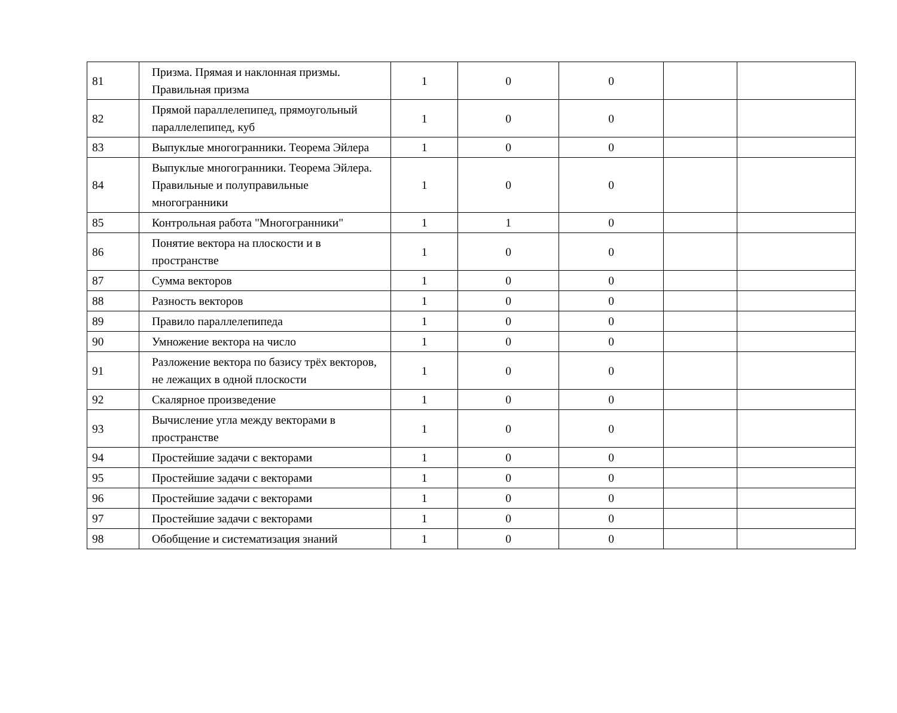| 81 | Призма. Прямая и наклонная призмы. Правильная призма | 1 | 0 | 0 | | |
| 82 | Прямой параллелепипед, прямоугольный параллелепипед, куб | 1 | 0 | 0 | | |
| 83 | Выпуклые многогранники. Теорема Эйлера | 1 | 0 | 0 | | |
| 84 | Выпуклые многогранники. Теорема Эйлера. Правильные и полуправильные многогранники | 1 | 0 | 0 | | |
| 85 | Контрольная работа "Многогранники" | 1 | 1 | 0 | | |
| 86 | Понятие вектора на плоскости и в пространстве | 1 | 0 | 0 | | |
| 87 | Сумма векторов | 1 | 0 | 0 | | |
| 88 | Разность векторов | 1 | 0 | 0 | | |
| 89 | Правило параллелепипеда | 1 | 0 | 0 | | |
| 90 | Умножение вектора на число | 1 | 0 | 0 | | |
| 91 | Разложение вектора по базису трёх векторов, не лежащих в одной плоскости | 1 | 0 | 0 | | |
| 92 | Скалярное произведение | 1 | 0 | 0 | | |
| 93 | Вычисление угла между векторами в пространстве | 1 | 0 | 0 | | |
| 94 | Простейшие задачи с векторами | 1 | 0 | 0 | | |
| 95 | Простейшие задачи с векторами | 1 | 0 | 0 | | |
| 96 | Простейшие задачи с векторами | 1 | 0 | 0 | | |
| 97 | Простейшие задачи с векторами | 1 | 0 | 0 | | |
| 98 | Обобщение и систематизация знаний | 1 | 0 | 0 | | |